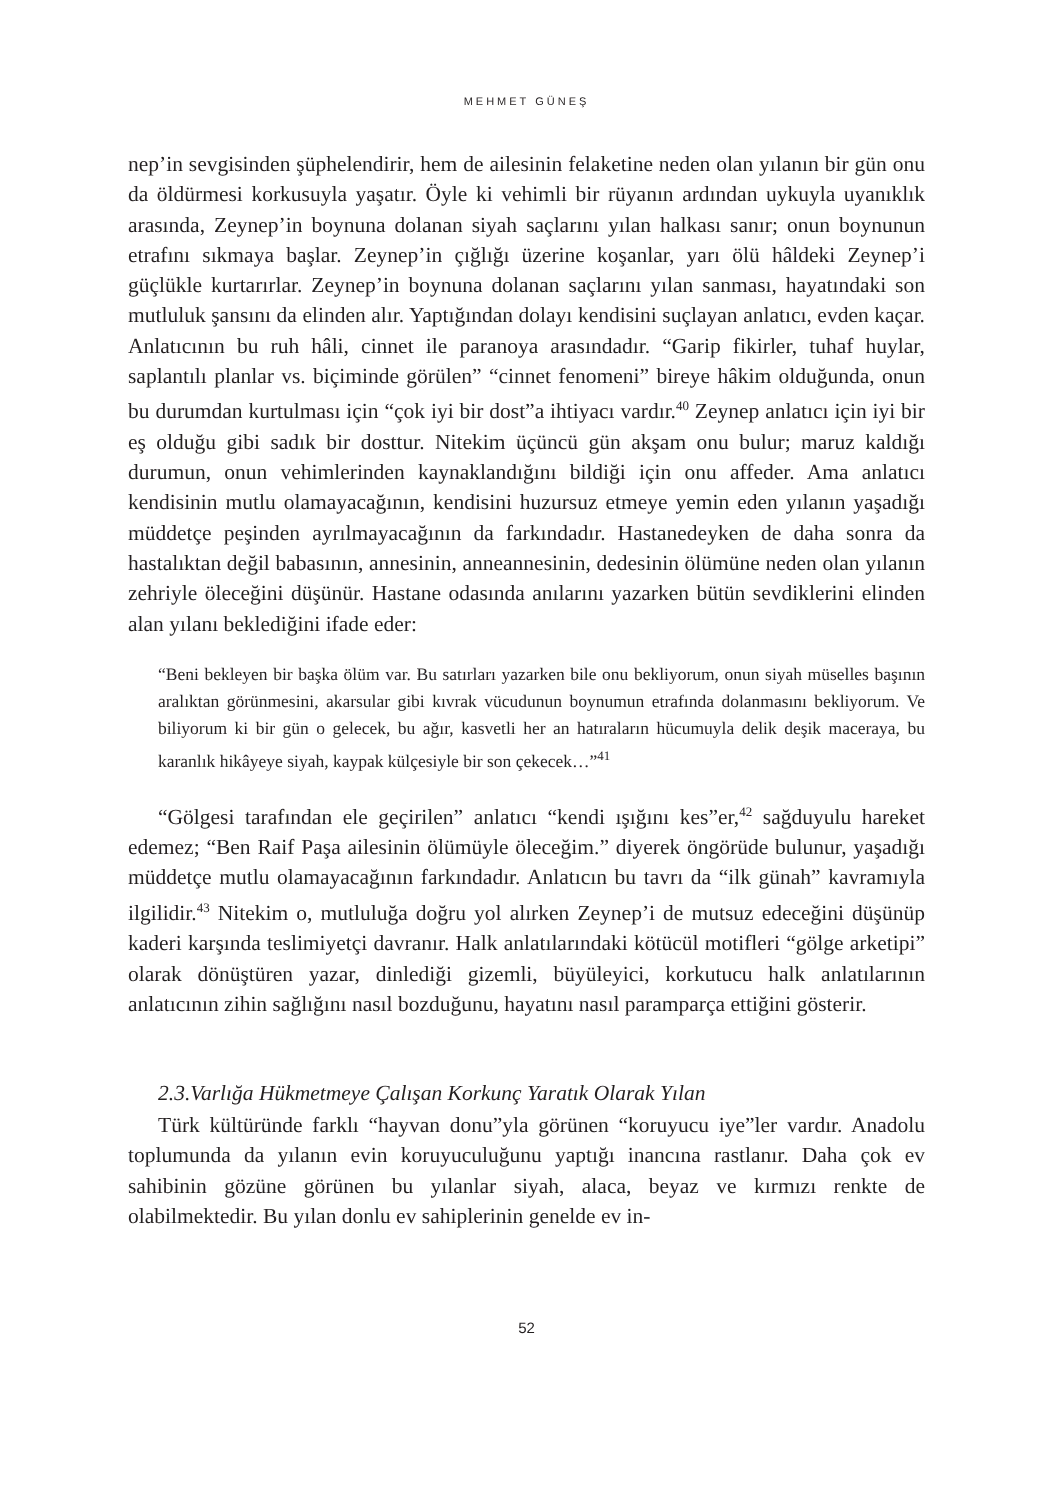MEHMET GÜNEŞ
nep’in sevgisinden şüphelendirir, hem de ailesinin felaketine neden olan yılanın bir gün onu da öldürmesi korkusuyla yaşatır. Öyle ki vehimli bir rüyanın ardından uykuyla uyanıklık arasında, Zeynep’in boynuna dolanan siyah saçlarını yılan halkası sanır; onun boynunun etrafını sıkmaya başlar. Zeynep’in çığlığı üzerine koşanlar, yarı ölü hâldeki Zeynep’i güçlükle kurtarırlar. Zeynep’in boynuna dolanan saçlarını yılan sanması, hayatındaki son mutluluk şansını da elinden alır. Yaptığından dolayı kendisini suçlayan anlatıcı, evden kaçar. Anlatıcının bu ruh hâli, cinnet ile paranoya arasındadır. “Garip fikirler, tuhaf huylar, saplantılı planlar vs. biçiminde görülen” “cinnet fenomeni” bireye hâkim olduğunda, onun bu durumdan kurtulması için “çok iyi bir dost”a ihtiyacı vardır.<sup>40</sup> Zeynep anlatıcı için iyi bir eş olduğu gibi sadık bir dosttur. Nitekim üçüncü gün akşam onu bulur; maruz kaldığı durumun, onun vehimlerinden kaynaklandığını bildiği için onu affeder. Ama anlatıcı kendisinin mutlu olamayacağının, kendisini huzursuz etmeye yemin eden yılanın yaşadığı müddetçe peşinden ayrılmayacağının da farkındadır. Hastanedeyken de daha sonra da hastalıktan değil babasının, annesinin, anneannesinin, dedesinin ölümüne neden olan yılanın zehriyle öleceğini düşünür. Hastane odasında anılarını yazarken bütün sevdiklerini elinden alan yılanı beklediğini ifade eder:
“Beni bekleyen bir başka ölüm var. Bu satırları yazarken bile onu bekliyorum, onun siyah müselles başının aralıktan görünmesini, akarsular gibi kıvrak vücudunun boynumun etrafında dolanmasını bekliyorum. Ve biliyorum ki bir gün o gelecek, bu ağır, kasvetli her an hatıraların hücumuyla delik deşik maceraya, bu karanlık hikâyeye siyah, kaypak külçesiyle bir son çekecek…”<sup>41</sup>
“Gölgesi tarafından ele geçirilen” anlatıcı “kendi ışığını kes”er,<sup>42</sup> sağduyulu hareket edemez; “Ben Raif Paşa ailesinin ölümüyle öleceğim.” diyerek öngörüde bulunur, yaşadığı müddetçe mutlu olamayacağının farkındadır. Anlatıcın bu tavrı da “ilk günah” kavramıyla ilgilidir.<sup>43</sup> Nitekim o, mutluluğa doğru yol alırken Zeynep’i de mutsuz edeceğini düşünüp kaderi karşında teslimiyetçi davranır. Halk anlatılarındaki kötücül motifleri “gölge arketipi” olarak dönüştüren yazar, dinlediği gizemli, büyüleyici, korkutucu halk anlatılarının anlatıcının zihin sağlığını nasıl bozduğunu, hayatını nasıl paramparça ettiğini gösterir.
2.3.Varlığa Hükmetmeye Çalışan Korkunç Yaratık Olarak Yılan
Türk kültüründe farklı “hayvan donu”yla görünen “koruyucu iye”ler vardır. Anadolu toplumunda da yılanın evin koruyuculuğunu yaptığı inancına rastlanır. Daha çok ev sahibinin gözüne görünen bu yılanlar siyah, alaca, beyaz ve kırmızı renkte de olabilmektedir. Bu yılan donlu ev sahiplerinin genelde ev in-
52